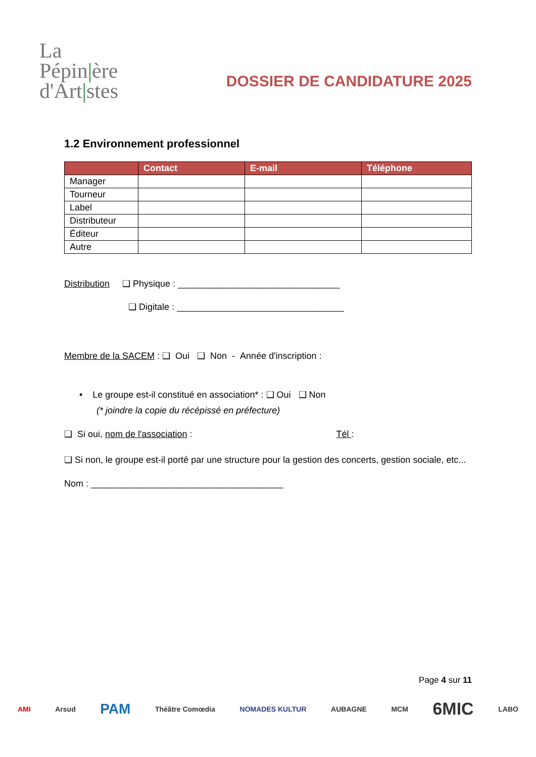La
Pépin|ère
d'Art|stes
DOSSIER DE CANDIDATURE 2025
1.2 Environnement professionnel
| | Contact | E-mail | Téléphone |
| --- | --- | --- | --- |
| Manager | | | |
| Tourneur | | | |
| Label | | | |
| Distributeur | | | |
| Éditeur | | | |
| Autre | | | |
Distribution ❑ Physique : ________________________________
❑ Digitale : _________________________________
Membre de la SACEM : ❑ Oui ❑ Non - Année d'inscription :
• Le groupe est-il constitué en association* : ❑ Oui ❑ Non
(* joindre la copie du récépissé en préfecture)
❑ Si oui, nom de l'association : Tél :
❑ Si non, le groupe est-il porté par une structure pour la gestion des concerts, gestion sociale, etc...
Nom : ______________________________________
Page 4 sur 11
AMI Arsud PAM Théâtre Comœdia NOMADES KULTUR AUBAGNE MCM 6MIC LABO